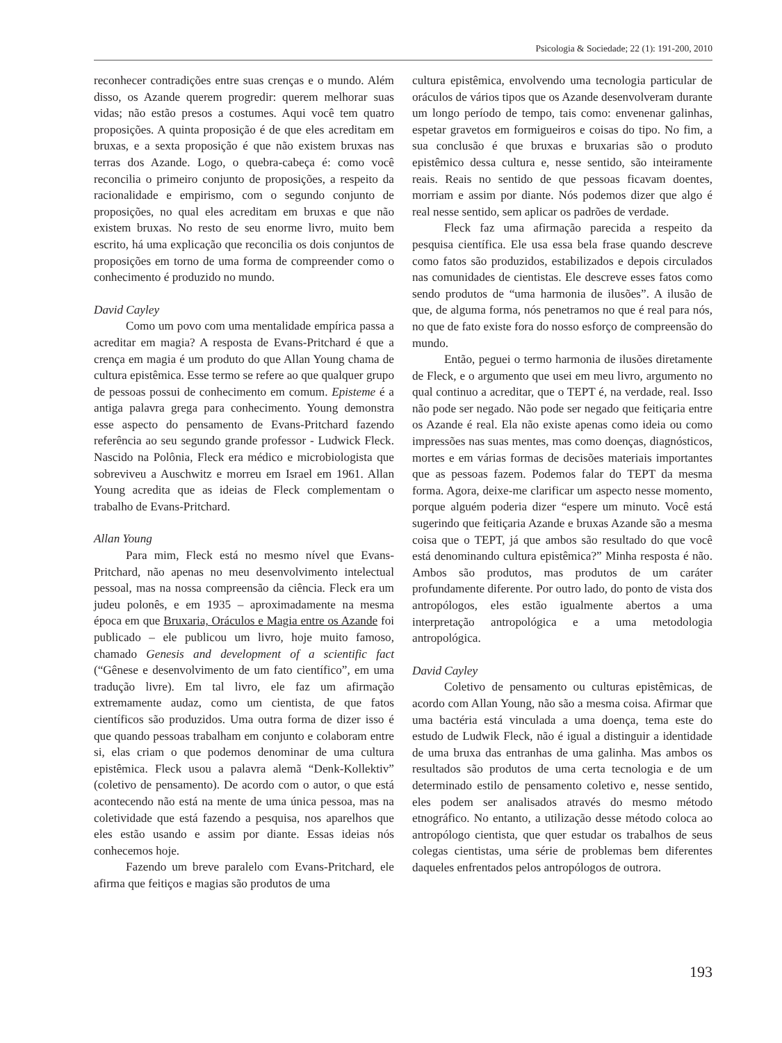Psicologia & Sociedade; 22 (1): 191-200, 2010
reconhecer contradições entre suas crenças e o mundo. Além disso, os Azande querem progredir: querem melhorar suas vidas; não estão presos a costumes. Aqui você tem quatro proposições. A quinta proposição é de que eles acreditam em bruxas, e a sexta proposição é que não existem bruxas nas terras dos Azande. Logo, o quebra-cabeça é: como você reconcilia o primeiro conjunto de proposições, a respeito da racionalidade e empirismo, com o segundo conjunto de proposições, no qual eles acreditam em bruxas e que não existem bruxas. No resto de seu enorme livro, muito bem escrito, há uma explicação que reconcilia os dois conjuntos de proposições em torno de uma forma de compreender como o conhecimento é produzido no mundo.
David Cayley
Como um povo com uma mentalidade empírica passa a acreditar em magia? A resposta de Evans-Pritchard é que a crença em magia é um produto do que Allan Young chama de cultura epistêmica. Esse termo se refere ao que qualquer grupo de pessoas possui de conhecimento em comum. Episteme é a antiga palavra grega para conhecimento. Young demonstra esse aspecto do pensamento de Evans-Pritchard fazendo referência ao seu segundo grande professor - Ludwick Fleck. Nascido na Polônia, Fleck era médico e microbiologista que sobreviveu a Auschwitz e morreu em Israel em 1961. Allan Young acredita que as ideias de Fleck complementam o trabalho de Evans-Pritchard.
Allan Young
Para mim, Fleck está no mesmo nível que Evans-Pritchard, não apenas no meu desenvolvimento intelectual pessoal, mas na nossa compreensão da ciência. Fleck era um judeu polonês, e em 1935 – aproximadamente na mesma época em que Bruxaria, Oráculos e Magia entre os Azande foi publicado – ele publicou um livro, hoje muito famoso, chamado Genesis and development of a scientific fact (“Gênese e desenvolvimento de um fato científico”, em uma tradução livre). Em tal livro, ele faz um afirmação extremamente audaz, como um cientista, de que fatos científicos são produzidos. Uma outra forma de dizer isso é que quando pessoas trabalham em conjunto e colaboram entre si, elas criam o que podemos denominar de uma cultura epistêmica. Fleck usou a palavra alemã “Denk-Kollektiv” (coletivo de pensamento). De acordo com o autor, o que está acontecendo não está na mente de uma única pessoa, mas na coletividade que está fazendo a pesquisa, nos aparelhos que eles estão usando e assim por diante. Essas ideias nós conhecemos hoje.
Fazendo um breve paralelo com Evans-Pritchard, ele afirma que feitiços e magias são produtos de uma
cultura epistêmica, envolvendo uma tecnologia particular de oráculos de vários tipos que os Azande desenvolveram durante um longo período de tempo, tais como: envenenar galinhas, espetar gravetos em formigueiros e coisas do tipo. No fim, a sua conclusão é que bruxas e bruxarias são o produto epistêmico dessa cultura e, nesse sentido, são inteiramente reais. Reais no sentido de que pessoas ficavam doentes, morriam e assim por diante. Nós podemos dizer que algo é real nesse sentido, sem aplicar os padrões de verdade.
Fleck faz uma afirmação parecida a respeito da pesquisa científica. Ele usa essa bela frase quando descreve como fatos são produzidos, estabilizados e depois circulados nas comunidades de cientistas. Ele descreve esses fatos como sendo produtos de “uma harmonia de ilusões”. A ilusão de que, de alguma forma, nós penetramos no que é real para nós, no que de fato existe fora do nosso esforço de compreensão do mundo.
Então, peguei o termo harmonia de ilusões diretamente de Fleck, e o argumento que usei em meu livro, argumento no qual continuo a acreditar, que o TEPT é, na verdade, real. Isso não pode ser negado. Não pode ser negado que feitiçaria entre os Azande é real. Ela não existe apenas como ideia ou como impressões nas suas mentes, mas como doenças, diagnósticos, mortes e em várias formas de decisões materiais importantes que as pessoas fazem. Podemos falar do TEPT da mesma forma. Agora, deixe-me clarificar um aspecto nesse momento, porque alguém poderia dizer “espere um minuto. Você está sugerindo que feitiçaria Azande e bruxas Azande são a mesma coisa que o TEPT, já que ambos são resultado do que você está denominando cultura epistêmica?” Minha resposta é não. Ambos são produtos, mas produtos de um caráter profundamente diferente. Por outro lado, do ponto de vista dos antropólogos, eles estão igualmente abertos a uma interpretação antropológica e a uma metodologia antropológica.
David Cayley
Coletivo de pensamento ou culturas epistêmicas, de acordo com Allan Young, não são a mesma coisa. Afirmar que uma bactéria está vinculada a uma doença, tema este do estudo de Ludwik Fleck, não é igual a distinguir a identidade de uma bruxa das entranhas de uma galinha. Mas ambos os resultados são produtos de uma certa tecnologia e de um determinado estilo de pensamento coletivo e, nesse sentido, eles podem ser analisados através do mesmo método etnográfico. No entanto, a utilização desse método coloca ao antropólogo cientista, que quer estudar os trabalhos de seus colegas cientistas, uma série de problemas bem diferentes daqueles enfrentados pelos antropólogos de outrora.
193